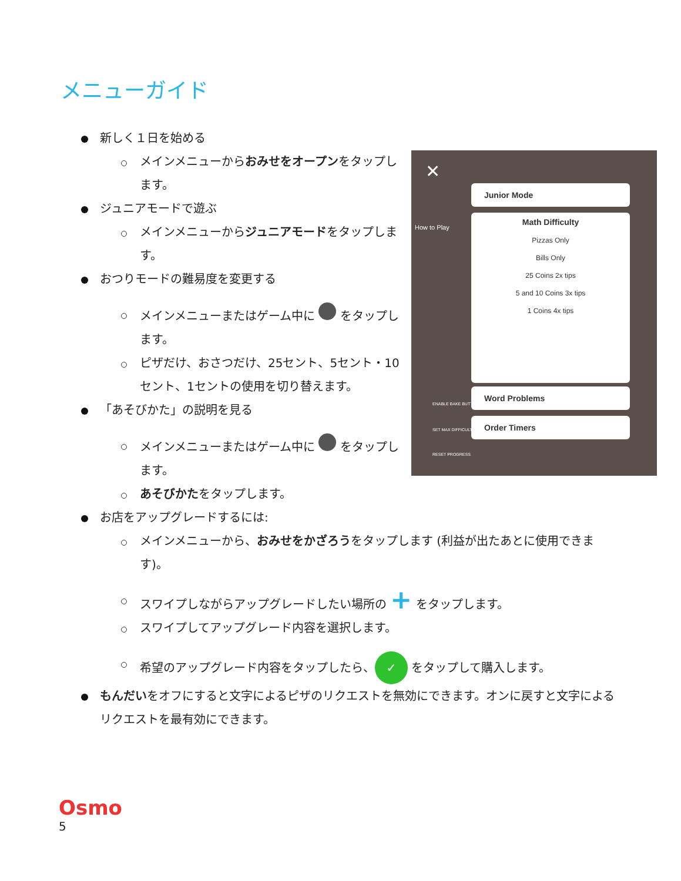メニューガイド
✕
How to Play
Junior Mode
Math Difficulty
Pizzas Only
Bills Only
25 Coins 2x tips
5 and 10 Coins 3x tips
1 Coins 4x tips
Word Problems
Order Timers
ENABLE BAKE BUTTON
SET MAX DIFFICULTY
RESET PROGRESS
新しく１日を始める
メインメニューからおみせをオープンをタップします。
ジュニアモードで遊ぶ
メインメニューからジュニアモードをタップします。
おつりモードの難易度を変更する
メインメニューまたはゲーム中に をタップします。
ピザだけ、おさつだけ、25セント、5セント・10セント、1セントの使用を切り替えます。
「あそびかた」の説明を見る
メインメニューまたはゲーム中に をタップします。
あそびかたをタップします。
お店をアップグレードするには:
メインメニューから、おみせをかざろうをタップします (利益が出たあとに使用できます)。
スワイプしながらアップグレードしたい場所の + をタップします。
スワイプしてアップグレード内容を選択します。
希望のアップグレード内容をタップしたら、 ✓ をタップして購入します。
もんだいをオフにすると文字によるピザのリクエストを無効にできます。オンに戻すと文字によるリクエストを最有効にできます。
Osmo
5